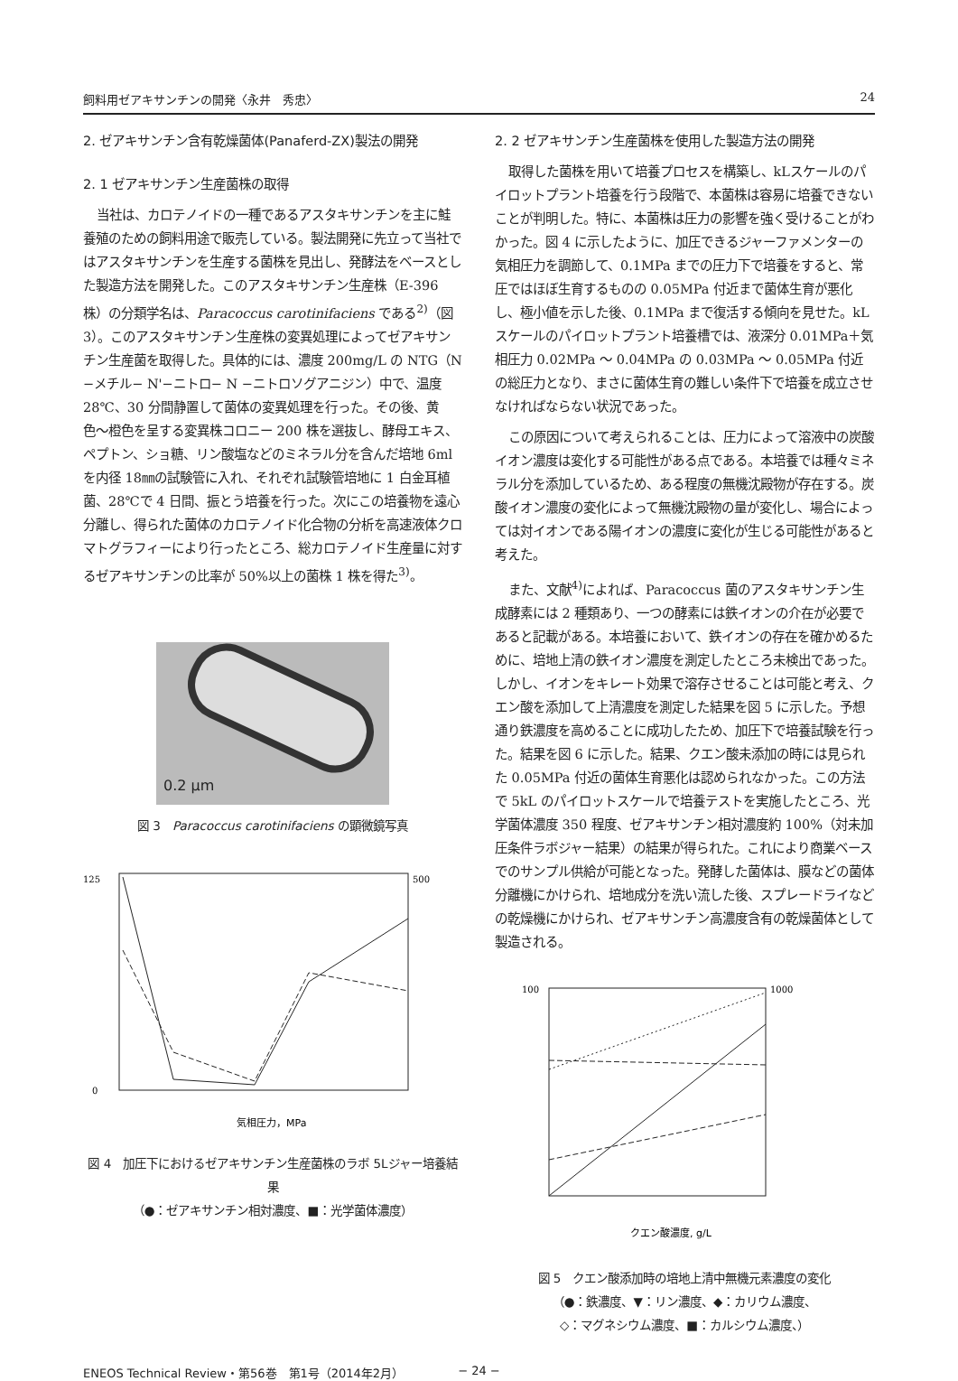飼料用ゼアキサンチンの開発〈永井　秀忠〉 24
2. ゼアキサンチン含有乾燥菌体(Panaferd-ZX)製法の開発
2. 1 ゼアキサンチン生産菌株の取得
当社は、カロテノイドの一種であるアスタキサンチンを主に鮭養殖のための飼料用途で販売している。製法開発に先立って当社ではアスタキサンチンを生産する菌株を見出し、発酵法をベースとした製造方法を開発した。このアスタキサンチン生産株（E-396株）の分類学名は、Paracoccus carotinifaciens である<sup>2)</sup>（図 3）。このアスタキサンチン生産株の変異処理によってゼアキサンチン生産菌を取得した。具体的には、濃度 200mg/L の NTG（N −メチル− N'−ニトロ− N −ニトロソグアニジン）中で、温度 28℃、30 分間静置して菌体の変異処理を行った。その後、黄色〜橙色を呈する変異株コロニー 200 株を選抜し、酵母エキス、ペプトン、ショ糖、リン酸塩などのミネラル分を含んだ培地 6ml を内径 18㎜の試験管に入れ、それぞれ試験管培地に 1 白金耳植菌、28℃で 4 日間、振とう培養を行った。次にこの培養物を遠心分離し、得られた菌体のカロテノイド化合物の分析を高速液体クロマトグラフィーにより行ったところ、総カロテノイド生産量に対するゼアキサンチンの比率が 50%以上の菌株 1 株を得た<sup>3)</sup>。
0.2 μm
図 3　Paracoccus carotinifaciens の顕微鏡写真
気相圧力，MPa
125
0
500
図 4　加圧下におけるゼアキサンチン生産菌株のラボ 5Lジャー培養結果
（●：ゼアキサンチン相対濃度、■：光学菌体濃度）
2. 2 ゼアキサンチン生産菌株を使用した製造方法の開発
取得した菌株を用いて培養プロセスを構築し、kLスケールのパイロットプラント培養を行う段階で、本菌株は容易に培養できないことが判明した。特に、本菌株は圧力の影響を強く受けることがわかった。図 4 に示したように、加圧できるジャーファメンターの気相圧力を調節して、0.1MPa までの圧力下で培養をすると、常圧ではほぼ生育するものの 0.05MPa 付近まで菌体生育が悪化し、極小値を示した後、0.1MPa まで復活する傾向を見せた。kL スケールのパイロットプラント培養槽では、液深分 0.01MPa＋気相圧力 0.02MPa 〜 0.04MPa の 0.03MPa 〜 0.05MPa 付近の総圧力となり、まさに菌体生育の難しい条件下で培養を成立させなければならない状況であった。
この原因について考えられることは、圧力によって溶液中の炭酸イオン濃度は変化する可能性がある点である。本培養では種々ミネラル分を添加しているため、ある程度の無機沈殿物が存在する。炭酸イオン濃度の変化によって無機沈殿物の量が変化し、場合によっては対イオンである陽イオンの濃度に変化が生じる可能性があると考えた。
また、文献<sup>4)</sup>によれば、Paracoccus 菌のアスタキサンチン生成酵素には 2 種類あり、一つの酵素には鉄イオンの介在が必要であると記載がある。本培養において、鉄イオンの存在を確かめるために、培地上清の鉄イオン濃度を測定したところ未検出であった。しかし、イオンをキレート効果で溶存させることは可能と考え、クエン酸を添加して上清濃度を測定した結果を図 5 に示した。予想通り鉄濃度を高めることに成功したため、加圧下で培養試験を行った。結果を図 6 に示した。結果、クエン酸未添加の時には見られた 0.05MPa 付近の菌体生育悪化は認められなかった。この方法で 5kL のパイロットスケールで培養テストを実施したところ、光学菌体濃度 350 程度、ゼアキサンチン相対濃度約 100%（対未加圧条件ラボジャー結果）の結果が得られた。これにより商業ベースでのサンプル供給が可能となった。発酵した菌体は、膜などの菌体分離機にかけられ、培地成分を洗い流した後、スプレードライなどの乾燥機にかけられ、ゼアキサンチン高濃度含有の乾燥菌体として製造される。
クエン酸濃度, g/L
100
1000
図 5　クエン酸添加時の培地上清中無機元素濃度の変化
（●：鉄濃度、▼：リン濃度、◆：カリウム濃度、
◇：マグネシウム濃度、■：カルシウム濃度、）
ENEOS Technical Review・第56巻　第1号（2014年2月） − 24 −